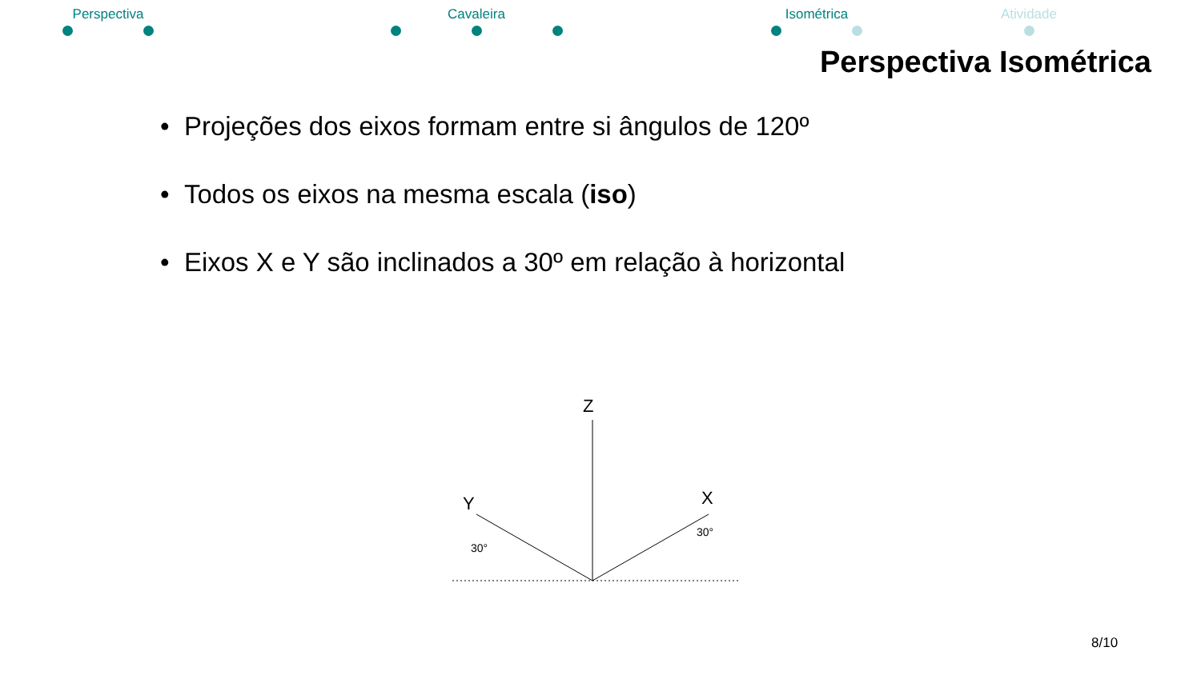Perspectiva Cavaleira Isométrica Atividade
Perspectiva Isométrica
• Projeções dos eixos formam entre si ângulos de 120º
• Todos os eixos na mesma escala (iso)
• Eixos X e Y são inclinados a 30º em relação à horizontal
Z
Y
X
30°
30°
8/10